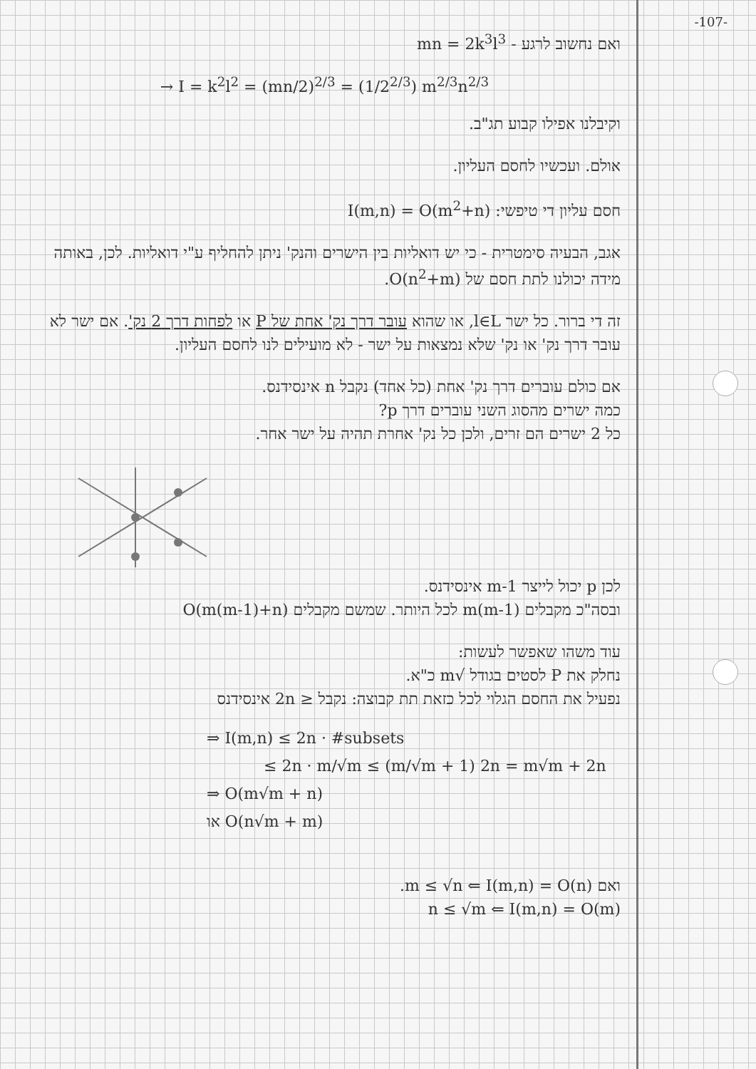-107-
ואם נחשוב לרגע - mn = 2k<sup>3</sup>l<sup>3</sup>
→ I = k<sup>2</sup>l<sup>2</sup> = (mn/2)<sup>2/3</sup> = (1/2<sup>2/3</sup>) m<sup>2/3</sup>n<sup>2/3</sup>
וקיבלנו אפילו קבוע תג"ב.
אולם. ועכשיו לחסם העליון.
חסם עליון די טיפשי: I(m,n) = O(m<sup>2</sup>+n)
אגב, הבעיה סימטרית - כי יש דואליות בין הישרים והנק' ניתן להחליף ע"י דואליות. לכן, באותה מידה יכולנו לתת חסם של O(n<sup>2</sup>+m).
זה די ברור. כל ישר l∈L, או שהוא עובר דרך נק' אחת של P או לפחות דרך 2 נק'. אם ישר לא עובר דרך נק' או נק' שלא נמצאות על ישר - לא מועילים לנו לחסם העליון.
אם כולם עוברים דרך נק' אחת (כל אחד) נקבל n אינסידנס.
כמה ישרים מהסוג השני עוברים דרך p?
כל 2 ישרים הם זרים, ולכן כל נק' אחרת תהיה על ישר אחר.
לכן p יכול לייצר m-1 אינסידנס.
ובסה"כ מקבלים m(m-1) לכל היותר. שמשם מקבלים O(m(m-1)+n)
עוד משהו שאפשר לעשות:
נחלק את P לסטים בגודל √m כ"א.
נפעיל את החסם הגלוי לכל כזאת תת קבוצה: נקבל ≤ 2n אינסידנס
⇒ I(m,n) ≤ 2n · #subsets
≤ 2n · m/√m ≤ (m/√m + 1) 2n = m√m + 2n
⇒ O(m√m + n)
או O(n√m + m)
ואם m ≤ √n ⇐ I(m,n) = O(n).
n ≤ √m ⇐ I(m,n) = O(m)